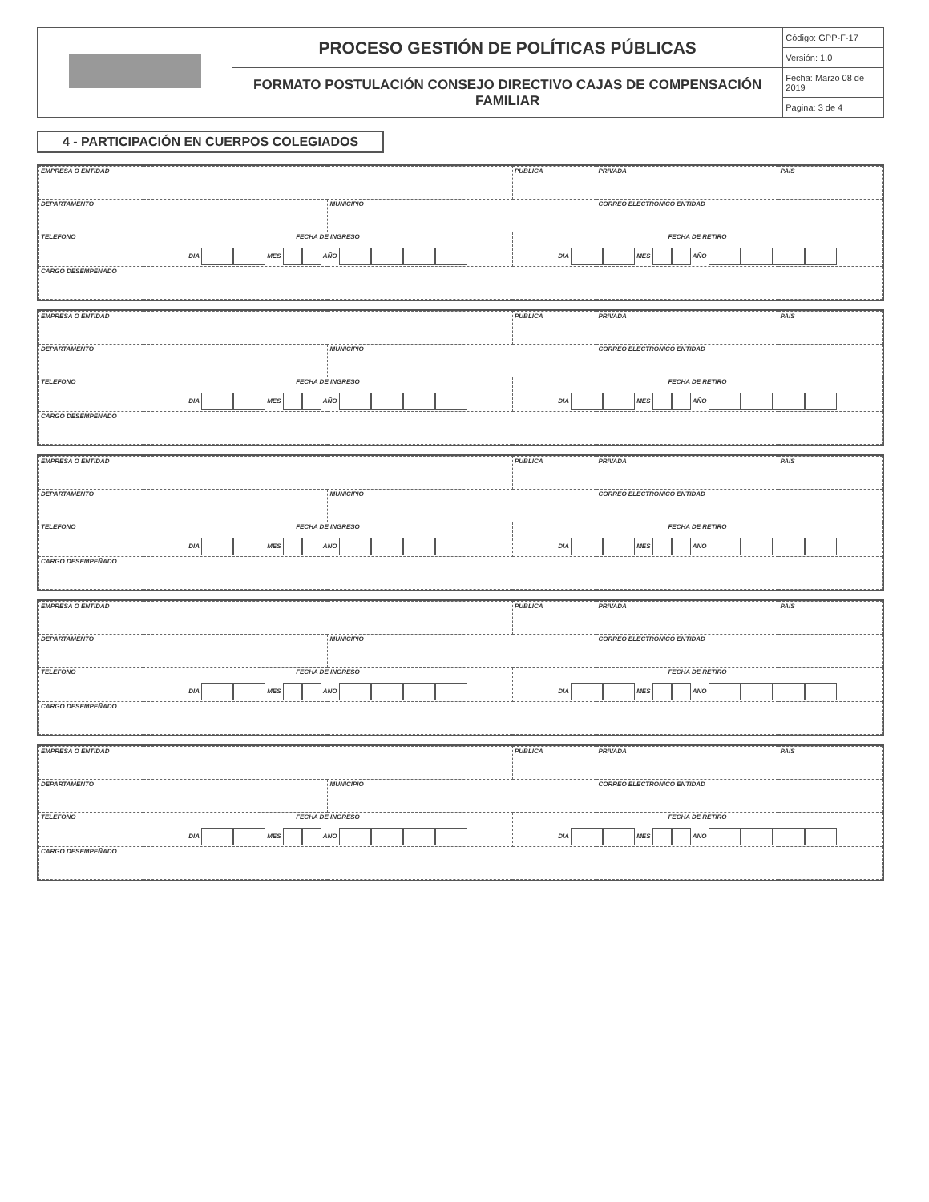| | PROCESO GESTIÓN DE POLÍTICAS PÚBLICAS | Código: GPP-F-17 |
| | | Versión: 1.0 |
| | FORMATO POSTULACIÓN CONSEJO DIRECTIVO CAJAS DE COMPENSACIÓN FAMILIAR | Fecha: Marzo 08 de 2019 |
| | | Pagina: 3 de 4 |
4 - PARTICIPACIÓN EN CUERPOS COLEGIADOS
| EMPRESA O ENTIDAD | | | PUBLICA | PRIVADA | PAIS |
| DEPARTAMENTO | | MUNICIPIO | | CORREO ELECTRONICO ENTIDAD | |
| TELEFONO | FECHA DE INGRESO DIA MES AÑO | | FECHA DE RETIRO DIA MES AÑO | | |
| CARGO DESEMPEÑADO | | | | | |
| EMPRESA O ENTIDAD | | | PUBLICA | PRIVADA | PAIS |
| DEPARTAMENTO | | MUNICIPIO | | CORREO ELECTRONICO ENTIDAD | |
| TELEFONO | FECHA DE INGRESO DIA MES AÑO | | FECHA DE RETIRO DIA MES AÑO | | |
| CARGO DESEMPEÑADO | | | | | |
| EMPRESA O ENTIDAD | | | PUBLICA | PRIVADA | PAIS |
| DEPARTAMENTO | | MUNICIPIO | | CORREO ELECTRONICO ENTIDAD | |
| TELEFONO | FECHA DE INGRESO DIA MES AÑO | | FECHA DE RETIRO DIA MES AÑO | | |
| CARGO DESEMPEÑADO | | | | | |
| EMPRESA O ENTIDAD | | | PUBLICA | PRIVADA | PAIS |
| DEPARTAMENTO | | MUNICIPIO | | CORREO ELECTRONICO ENTIDAD | |
| TELEFONO | FECHA DE INGRESO DIA MES AÑO | | FECHA DE RETIRO DIA MES AÑO | | |
| CARGO DESEMPEÑADO | | | | | |
| EMPRESA O ENTIDAD | | | PUBLICA | PRIVADA | PAIS |
| DEPARTAMENTO | | MUNICIPIO | | CORREO ELECTRONICO ENTIDAD | |
| TELEFONO | FECHA DE INGRESO DIA MES AÑO | | FECHA DE RETIRO DIA MES AÑO | | |
| CARGO DESEMPEÑADO | | | | | |